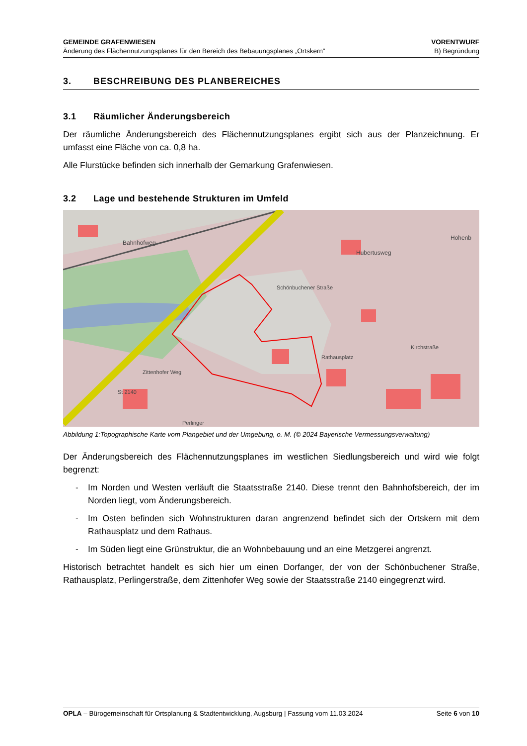GEMEINDE GRAFENWIESEN
Änderung des Flächennutzungsplanes für den Bereich des Bebauungsplanes „Ortskern“
VORENTWURF
B) Begründung
3. BESCHREIBUNG DES PLANBEREICHES
3.1 Räumlicher Änderungsbereich
Der räumliche Änderungsbereich des Flächennutzungsplanes ergibt sich aus der Planzeichnung. Er umfasst eine Fläche von ca. 0,8 ha.
Alle Flurstücke befinden sich innerhalb der Gemarkung Grafenwiesen.
3.2 Lage und bestehende Strukturen im Umfeld
Hubertusweg
Schönbuchener Straße
Rathausplatz
Kirchstraße
Zittenhofer Weg
Perlinger
St 2140
Bahnhofweg
Hohenb
Abbildung 1:Topographische Karte vom Plangebiet und der Umgebung, o. M. (© 2024 Bayerische Vermessungsverwaltung)
Der Änderungsbereich des Flächennutzungsplanes im westlichen Siedlungsbereich und wird wie folgt begrenzt:
- Im Norden und Westen verläuft die Staatsstraße 2140. Diese trennt den Bahnhofsbereich, der im Norden liegt, vom Änderungsbereich.
- Im Osten befinden sich Wohnstrukturen daran angrenzend befindet sich der Ortskern mit dem Rathausplatz und dem Rathaus.
- Im Süden liegt eine Grünstruktur, die an Wohnbebauung und an eine Metzgerei angrenzt.
Historisch betrachtet handelt es sich hier um einen Dorfanger, der von der Schönbuchener Straße, Rathausplatz, Perlingerstraße, dem Zittenhofer Weg sowie der Staatsstraße 2140 eingegrenzt wird.
OPLA – Bürogemeinschaft für Ortsplanung & Stadtentwicklung, Augsburg | Fassung vom 11.03.2024
Seite 6 von 10